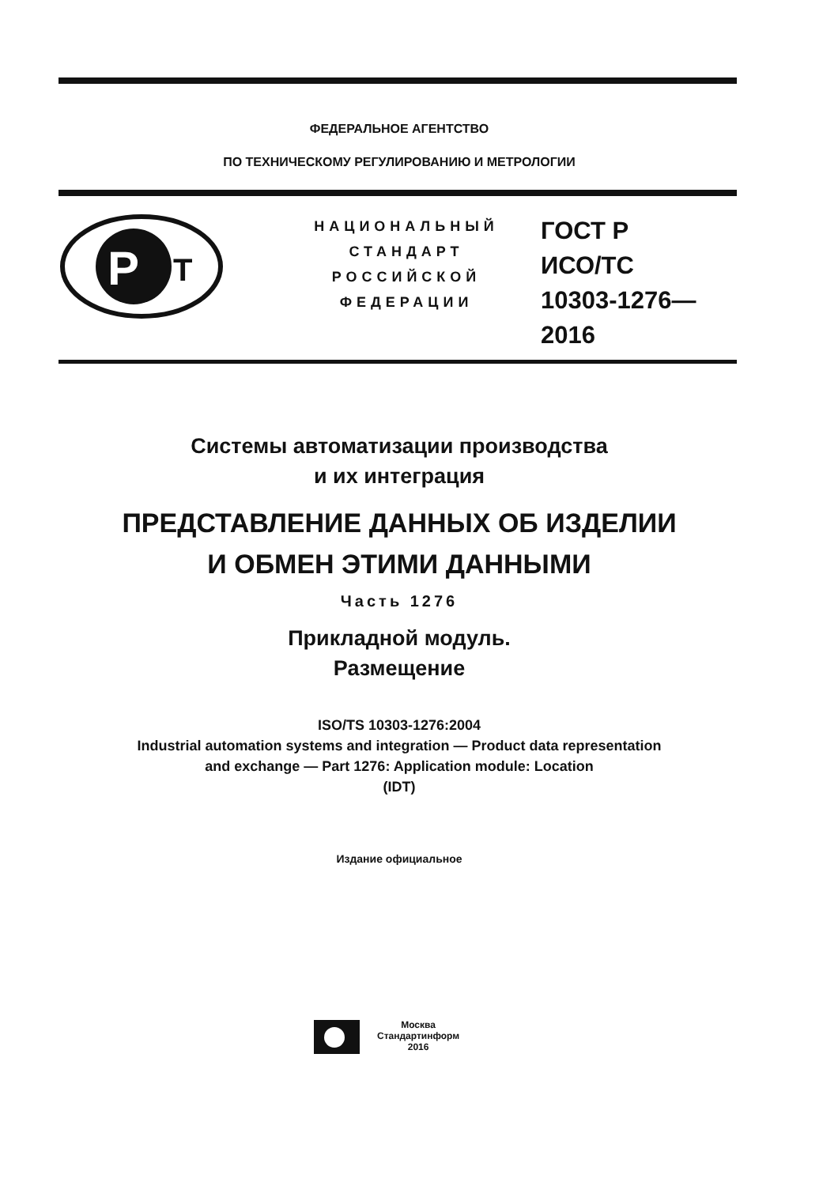ФЕДЕРАЛЬНОЕ АГЕНТСТВО
ПО ТЕХНИЧЕСКОМУ РЕГУЛИРОВАНИЮ И МЕТРОЛОГИИ
P
T
НАЦИОНАЛЬНЫЙ
СТАНДАРТ
РОССИЙСКОЙ
ФЕДЕРАЦИИ
ГОСТ Р
ИСО/ТС
10303-1276—
2016
Системы автоматизации производства
и их интеграция
ПРЕДСТАВЛЕНИЕ ДАННЫХ ОБ ИЗДЕЛИИ
И ОБМЕН ЭТИМИ ДАННЫМИ
Часть 1276
Прикладной модуль.
Размещение
ISO/TS 10303-1276:2004
Industrial automation systems and integration — Product data representation
and exchange — Part 1276: Application module: Location
(IDT)
Издание официальное
Москва
Стандартинформ
2016